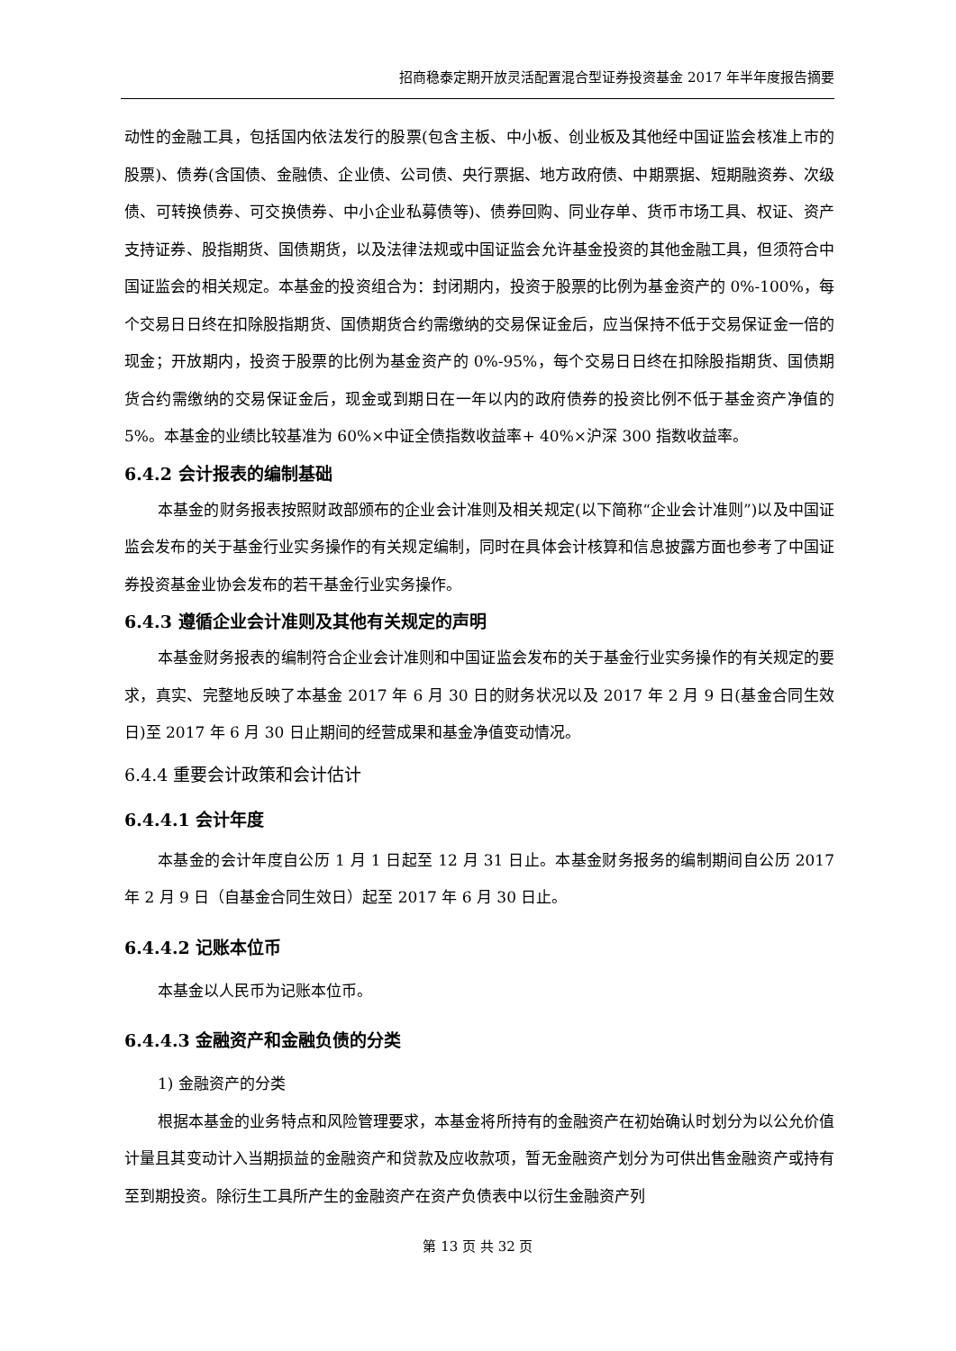招商稳泰定期开放灵活配置混合型证券投资基金 2017 年半年度报告摘要
动性的金融工具，包括国内依法发行的股票(包含主板、中小板、创业板及其他经中国证监会核准上市的股票)、债券(含国债、金融债、企业债、公司债、央行票据、地方政府债、中期票据、短期融资券、次级债、可转换债券、可交换债券、中小企业私募债等)、债券回购、同业存单、货币市场工具、权证、资产支持证券、股指期货、国债期货，以及法律法规或中国证监会允许基金投资的其他金融工具，但须符合中国证监会的相关规定。本基金的投资组合为：封闭期内，投资于股票的比例为基金资产的 0%-100%，每个交易日日终在扣除股指期货、国债期货合约需缴纳的交易保证金后，应当保持不低于交易保证金一倍的现金；开放期内，投资于股票的比例为基金资产的 0%-95%，每个交易日日终在扣除股指期货、国债期货合约需缴纳的交易保证金后，现金或到期日在一年以内的政府债券的投资比例不低于基金资产净值的 5%。本基金的业绩比较基准为 60%×中证全债指数收益率+ 40%×沪深 300 指数收益率。
6.4.2 会计报表的编制基础
本基金的财务报表按照财政部颁布的企业会计准则及相关规定(以下简称“企业会计准则”)以及中国证监会发布的关于基金行业实务操作的有关规定编制，同时在具体会计核算和信息披露方面也参考了中国证券投资基金业协会发布的若干基金行业实务操作。
6.4.3 遵循企业会计准则及其他有关规定的声明
本基金财务报表的编制符合企业会计准则和中国证监会发布的关于基金行业实务操作的有关规定的要求，真实、完整地反映了本基金 2017 年 6 月 30 日的财务状况以及 2017 年 2 月 9 日(基金合同生效日)至 2017 年 6 月 30 日止期间的经营成果和基金净值变动情况。
6.4.4 重要会计政策和会计估计
6.4.4.1 会计年度
本基金的会计年度自公历 1 月 1 日起至 12 月 31 日止。本基金财务报务的编制期间自公历 2017 年 2 月 9 日（自基金合同生效日）起至 2017 年 6 月 30 日止。
6.4.4.2 记账本位币
本基金以人民币为记账本位币。
6.4.4.3 金融资产和金融负债的分类
1) 金融资产的分类
根据本基金的业务特点和风险管理要求，本基金将所持有的金融资产在初始确认时划分为以公允价值计量且其变动计入当期损益的金融资产和贷款及应收款项，暂无金融资产划分为可供出售金融资产或持有至到期投资。除衍生工具所产生的金融资产在资产负债表中以衍生金融资产列
第 13 页 共 32 页